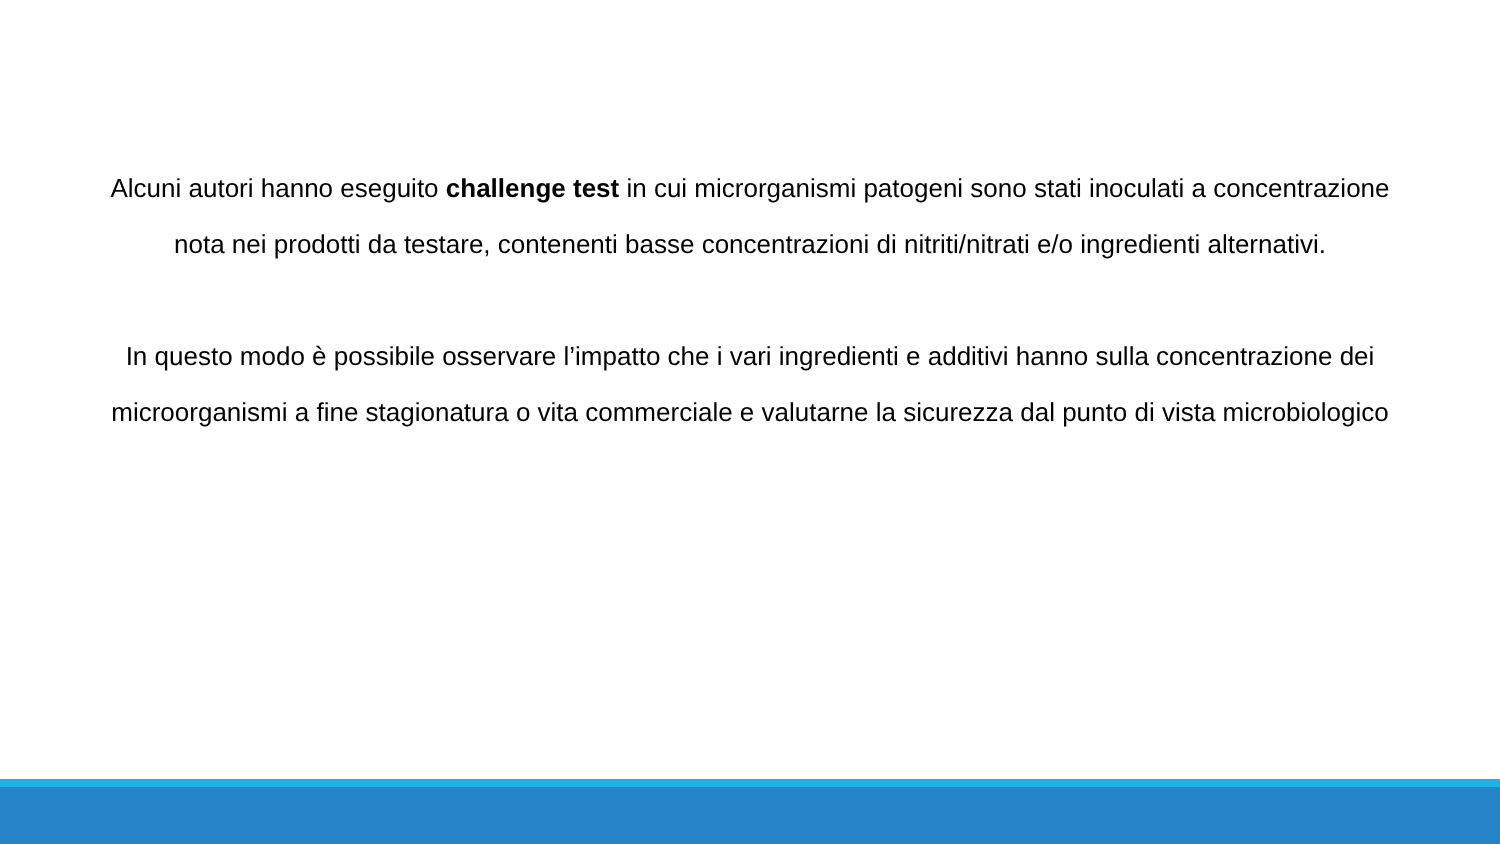Alcuni autori hanno eseguito challenge test in cui microrganismi patogeni sono stati inoculati a concentrazione nota nei prodotti da testare, contenenti basse concentrazioni di nitriti/nitrati e/o ingredienti alternativi.
In questo modo è possibile osservare l’impatto che i vari ingredienti e additivi hanno sulla concentrazione dei microorganismi a fine stagionatura o vita commerciale e valutarne la sicurezza dal punto di vista microbiologico